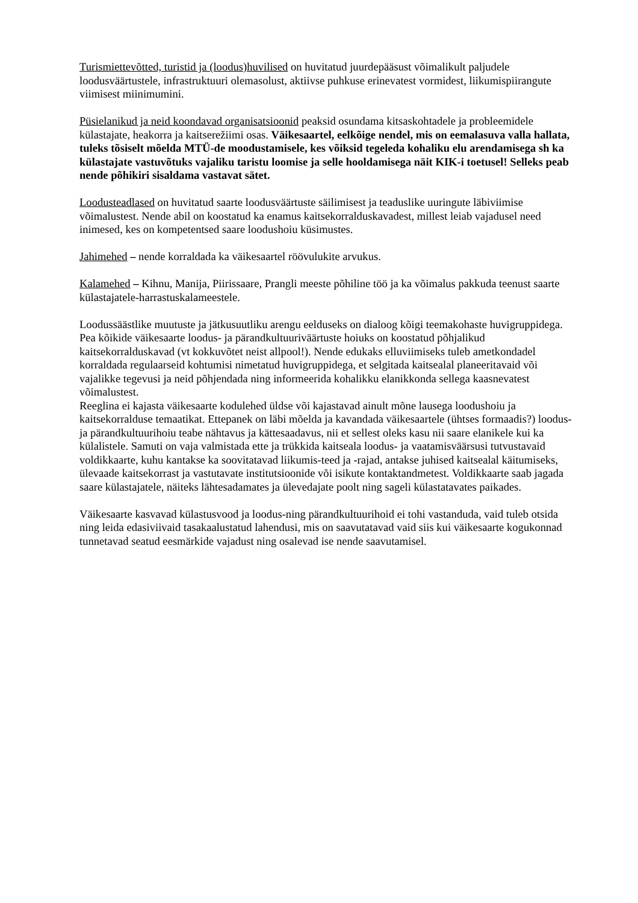Turismiettevõtted, turistid ja (loodus)huvilised on huvitatud juurdepääsust võimalikult paljudele loodusväärtustele, infrastruktuuri olemasolust, aktiivse puhkuse erinevatest vormidest, liikumispiirangute viimisest miinimumini.
Püsielanikud ja neid koondavad organisatsioonid peaksid osundama kitsaskohtadele ja probleemidele külastajate, heakorra ja kaitserežiimi osas. Väikesaartel, eelkõige nendel, mis on eemalasuva valla hallata, tuleks tõsiselt mõelda MTÜ-de moodustamisele, kes võiksid tegeleda kohaliku elu arendamisega sh ka külastajate vastuvõtuks vajaliku taristu loomise ja selle hooldamisega näit KIK-i toetusel! Selleks peab nende põhikiri sisaldama vastavat sätet.
Loodusteadlased on huvitatud saarte loodusväärtuste säilimisest ja teaduslike uuringute läbiviimise võimalustest. Nende abil on koostatud ka enamus kaitsekorralduskavadest, millest leiab vajadusel need inimesed, kes on kompetentsed saare loodushoiu küsimustes.
Jahimehed – nende korraldada ka väikesaartel röövulukite arvukus.
Kalamehed – Kihnu, Manija, Piirissaare, Prangli meeste põhiline töö ja ka võimalus pakkuda teenust saarte külastajatele-harrastuskalameestele.
Loodussäästlike muutuste ja jätkusuutliku arengu eelduseks on dialoog kõigi teemakohaste huvigruppidega. Pea kõikide väikesaarte loodus- ja pärandkultuuriväärtuste hoiuks on koostatud põhjalikud kaitsekorralduskavad (vt kokkuvõtet neist allpool!). Nende edukaks elluviimiseks tuleb ametkondadel korraldada regulaarseid kohtumisi nimetatud huvigruppidega, et selgitada kaitsealal planeeritavaid või vajalikke tegevusi ja neid põhjendada ning informeerida kohalikku elanikkonda sellega kaasnevatest võimalustest.
Reeglina ei kajasta väikesaarte kodulehed üldse või kajastavad ainult mõne lausega loodushoiu ja kaitsekorralduse temaatikat. Ettepanek on läbi mõelda ja kavandada väikesaartele (ühtses formaadis?) loodus- ja pärandkultuurihoiu teabe nähtavus ja kättesaadavus, nii et sellest oleks kasu nii saare elanikele kui ka külalistele. Samuti on vaja valmistada ette ja trükkida kaitseala loodus- ja vaatamisväärsusi tutvustavaid voldikkaarte, kuhu kantakse ka soovitatavad liikumis-teed ja -rajad, antakse juhised kaitsealal käitumiseks, ülevaade kaitsekorrast ja vastutavate institutsioonide või isikute kontaktandmetest. Voldikkaarte saab jagada saare külastajatele, näiteks lähtesadamates ja ülevedajate poolt ning sageli külastatavates paikades.
Väikesaarte kasvavad külastusvood ja loodus-ning pärandkultuurihoid ei tohi vastanduda, vaid tuleb otsida ning leida edasiviivaid tasakaalustatud lahendusi, mis on saavutatavad vaid siis kui väikesaarte kogukonnad tunnetavad seatud eesmärkide vajadust ning osalevad ise nende saavutamisel.